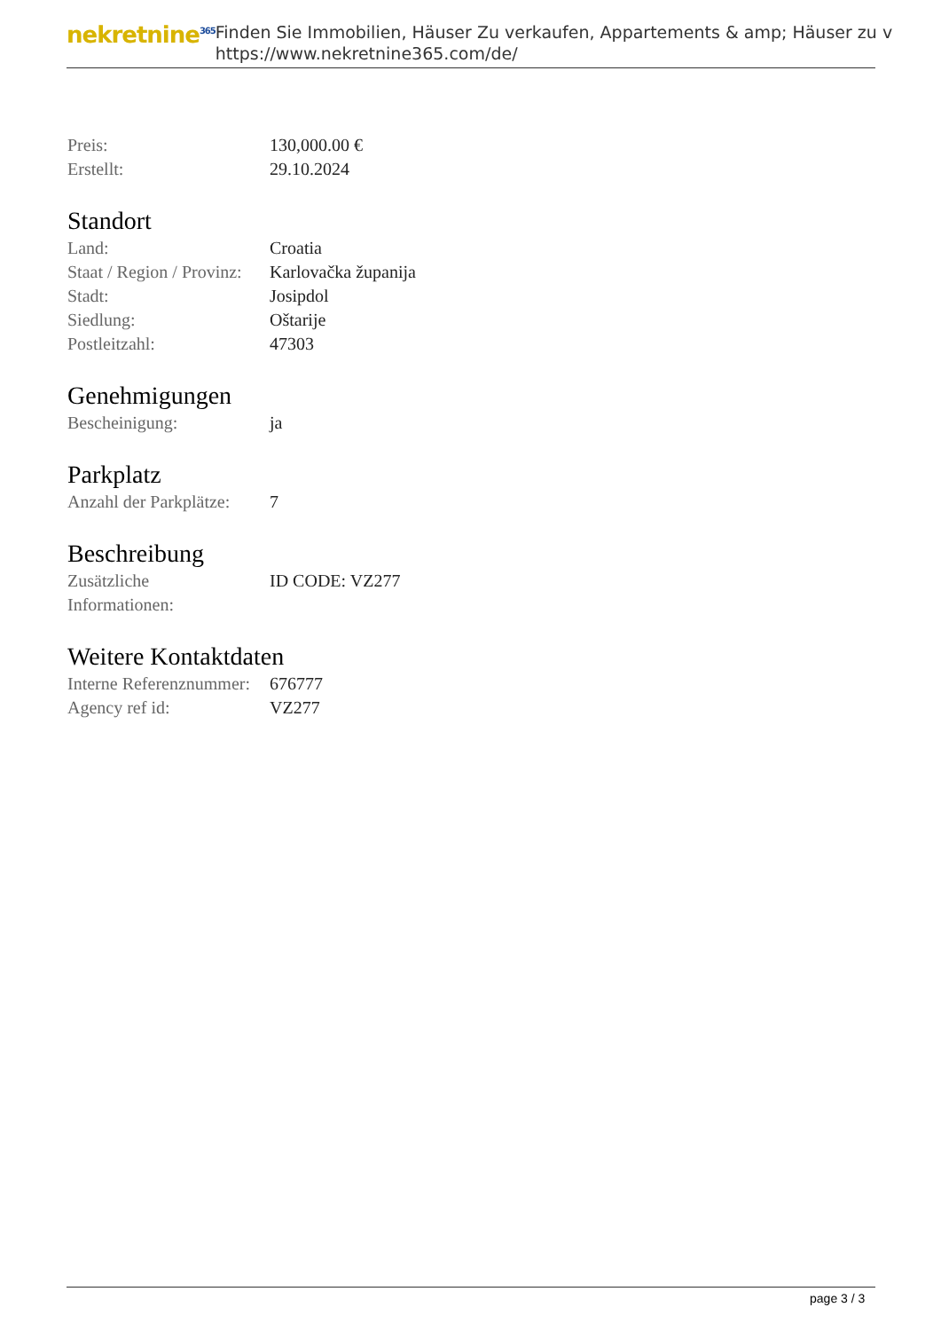nekretnine<sup>365</sup>
Finden Sie Immobilien, Häuser Zu verkaufen, Appartements & amp; Häuser zu v
https://www.nekretnine365.com/de/
| Preis: | 130,000.00 € |
| Erstellt: | 29.10.2024 |
Standort
| Land: | Croatia |
| Staat / Region / Provinz: | Karlovačka županija |
| Stadt: | Josipdol |
| Siedlung: | Oštarije |
| Postleitzahl: | 47303 |
Genehmigungen
| Bescheinigung: | ja |
Parkplatz
| Anzahl der Parkplätze: | 7 |
Beschreibung
| Zusätzliche Informationen: | ID CODE: VZ277 |
Weitere Kontaktdaten
| Interne Referenznummer: | 676777 |
| Agency ref id: | VZ277 |
page 3 / 3